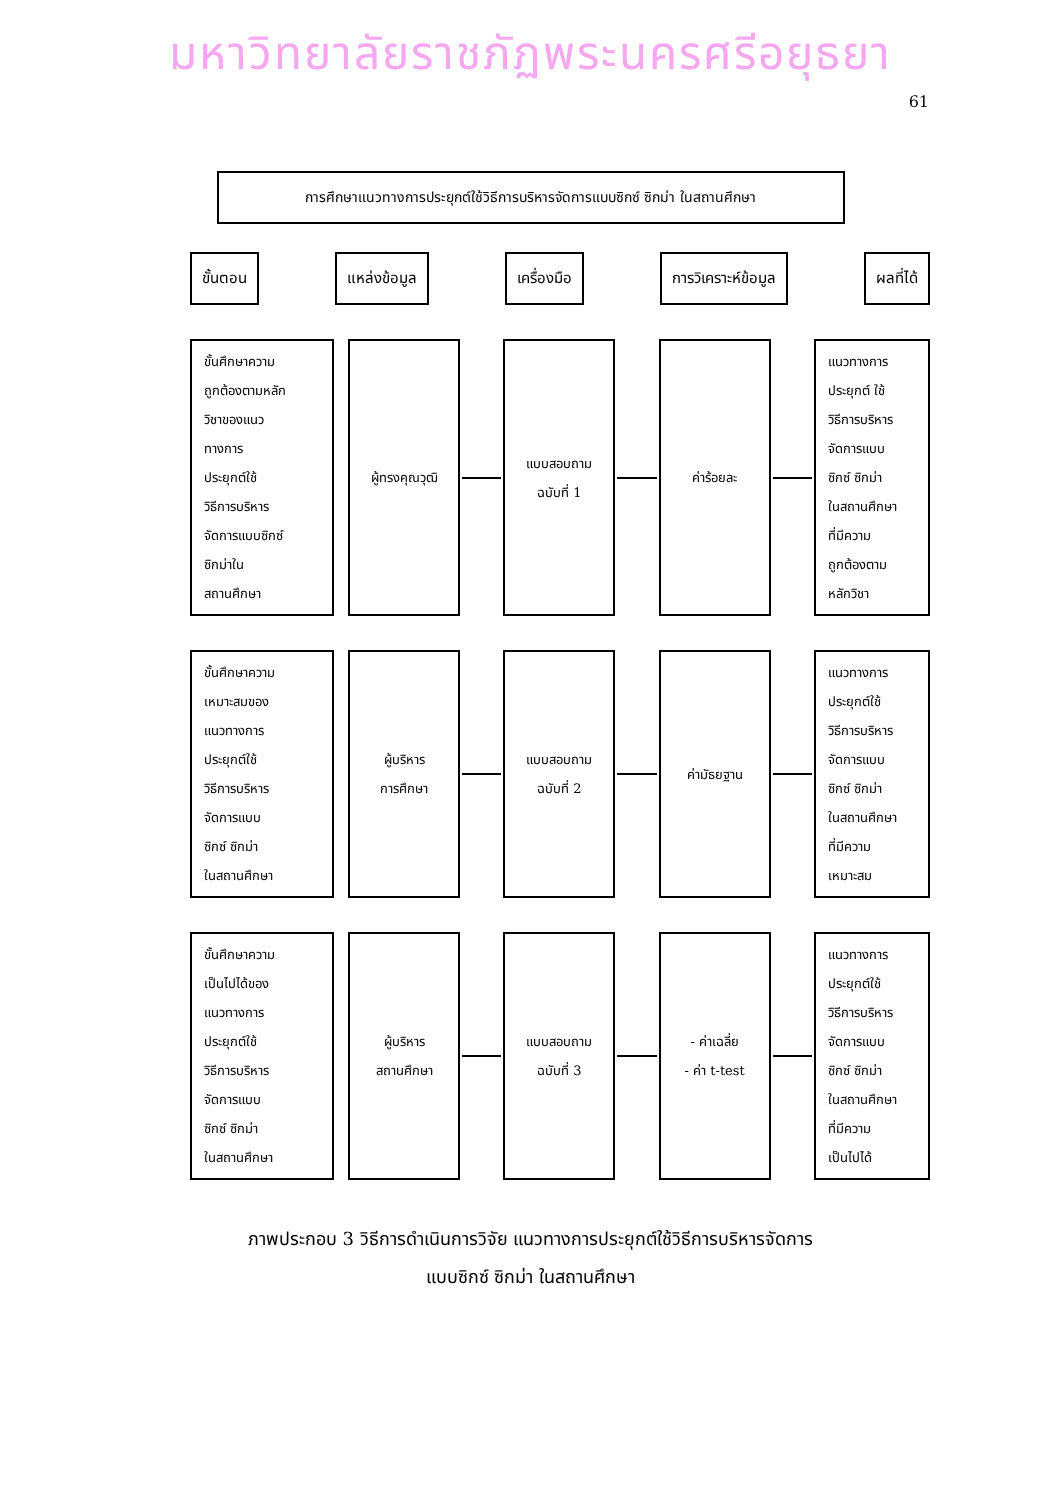มหาวิทยาลัยราชภัฏพระนครศรีอยุธยา
61
การศึกษาแนวทางการประยุกต์ใช้วิธีการบริหารจัดการแบบซิกซ์ ซิกม่า ในสถานศึกษา
ขั้นตอน แหล่งข้อมูล เครื่องมือ การวิเคราะห์ข้อมูล ผลที่ได้
ขั้นศึกษาความ
ถูกต้องตามหลัก
วิชาของแนว
ทางการ
ประยุกต์ใช้
วิธีการบริหาร
จัดการแบบซิกซ์
ซิกม่าใน
สถานศึกษา
ผู้ทรงคุณวุฒิ แบบสอบถาม
ฉบับที่ 1
ค่าร้อยละ แนวทางการ
ประยุกต์ ใช้
วิธีการบริหาร
จัดการแบบ
ซิกซ์ ซิกม่า
ในสถานศึกษา
ที่มีความ
ถูกต้องตาม
หลักวิชา
ขั้นศึกษาความ
เหมาะสมของ
แนวทางการ
ประยุกต์ใช้
วิธีการบริหาร
จัดการแบบ
ซิกซ์ ซิกม่า
ในสถานศึกษา
ผู้บริหาร
การศึกษา
แบบสอบถาม
ฉบับที่ 2
ค่ามัธยฐาน แนวทางการ
ประยุกต์ใช้
วิธีการบริหาร
จัดการแบบ
ซิกซ์ ซิกม่า
ในสถานศึกษา
ที่มีความ
เหมาะสม
ขั้นศึกษาความ
เป็นไปได้ของ
แนวทางการ
ประยุกต์ใช้
วิธีการบริหาร
จัดการแบบ
ซิกซ์ ซิกม่า
ในสถานศึกษา
ผู้บริหาร
สถานศึกษา
แบบสอบถาม
ฉบับที่ 3
- ค่าเฉลี่ย
- ค่า t-test
แนวทางการ
ประยุกต์ใช้
วิธีการบริหาร
จัดการแบบ
ซิกซ์ ซิกม่า
ในสถานศึกษา
ที่มีความ
เป็นไปได้
ภาพประกอบ 3 วิธีการดำเนินการวิจัย แนวทางการประยุกต์ใช้วิธีการบริหารจัดการ
แบบซิกซ์ ซิกม่า ในสถานศึกษา